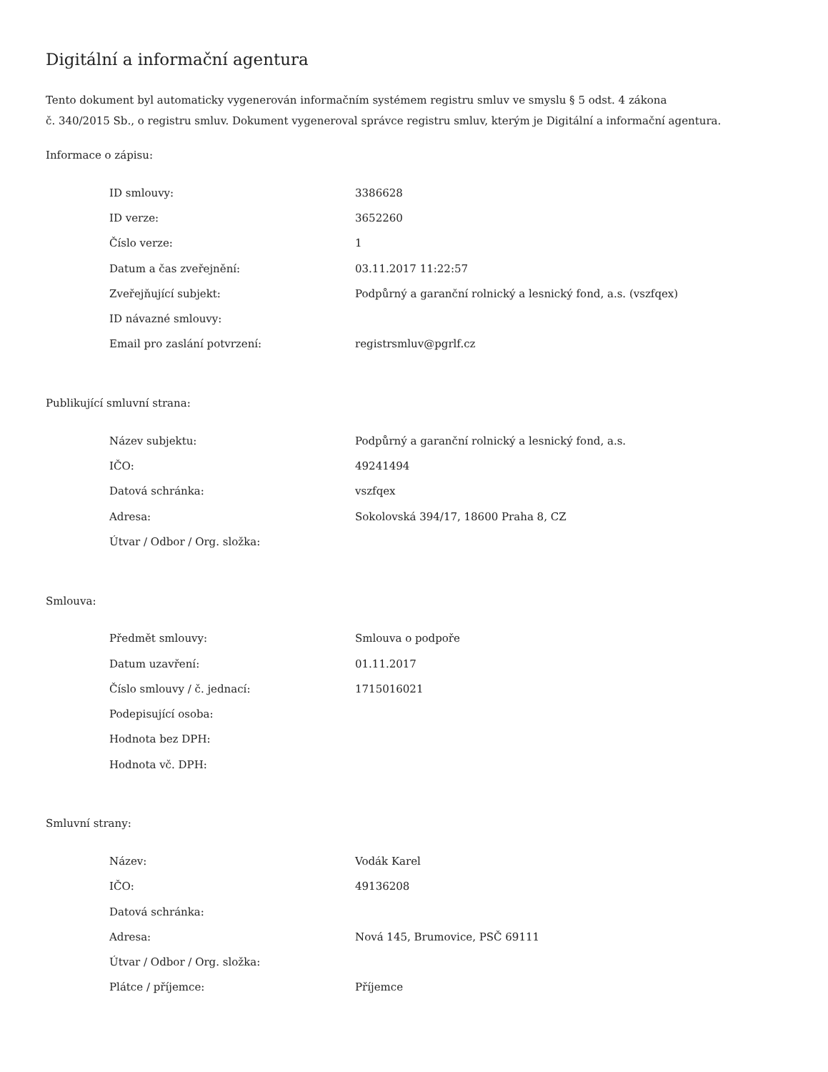Digitální a informační agentura
Tento dokument byl automaticky vygenerován informačním systémem registru smluv ve smyslu § 5 odst. 4 zákona
č. 340/2015 Sb., o registru smluv. Dokument vygeneroval správce registru smluv, kterým je Digitální a informační agentura.
Informace o zápisu:
| ID smlouvy: | 3386628 |
| ID verze: | 3652260 |
| Číslo verze: | 1 |
| Datum a čas zveřejnění: | 03.11.2017 11:22:57 |
| Zveřejňující subjekt: | Podpůrný a garanční rolnický a lesnický fond, a.s. (vszfqex) |
| ID návazné smlouvy: | |
| Email pro zaslání potvrzení: | registrsmluv@pgrlf.cz |
Publikující smluvní strana:
| Název subjektu: | Podpůrný a garanční rolnický a lesnický fond, a.s. |
| IČO: | 49241494 |
| Datová schránka: | vszfqex |
| Adresa: | Sokolovská 394/17, 18600 Praha 8, CZ |
| Útvar / Odbor / Org. složka: | |
Smlouva:
| Předmět smlouvy: | Smlouva o podpoře |
| Datum uzavření: | 01.11.2017 |
| Číslo smlouvy / č. jednací: | 1715016021 |
| Podepisující osoba: | |
| Hodnota bez DPH: | |
| Hodnota vč. DPH: | |
Smluvní strany:
| Název: | Vodák Karel |
| IČO: | 49136208 |
| Datová schránka: | |
| Adresa: | Nová 145, Brumovice, PSČ 69111 |
| Útvar / Odbor / Org. složka: | |
| Plátce / příjemce: | Příjemce |